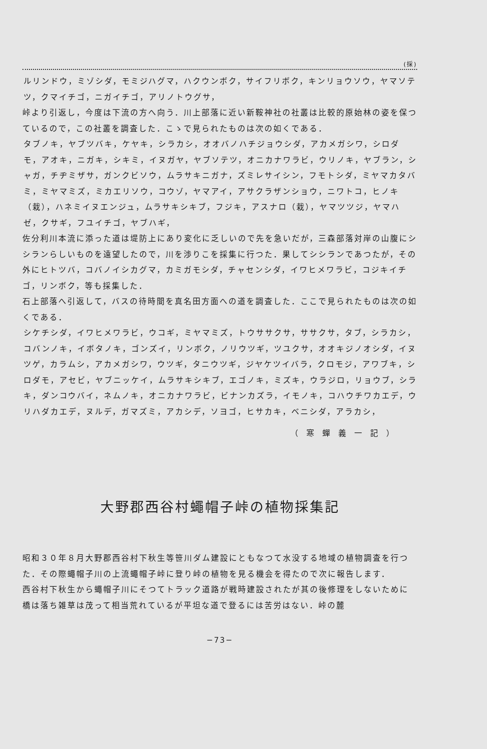(採)
ルリンドウ，ミゾシダ，モミジハグマ，ハクウンボク，サイフリボク，キンリョウソウ，ヤマソテツ，クマイチゴ，ニガイチゴ，アリノトウグサ，
峠より引返し，今度は下流の方へ向う．川上部落に近い新鞍神社の社叢は比較的原始林の姿を保つているので，この社叢を調査した．こゝで見られたものは次の如くである．
タブノキ，ヤブツバキ，ケヤキ，シラカシ，オオバノハチジョウシダ，アカメガシワ，シロダモ，アオキ，ニガキ，シキミ，イヌガヤ，ヤブソテツ，オニカナワラビ，ウリノキ，ヤブラン，シャガ，チヂミザサ，ガンクビソウ，ムラサキニガナ，ズミレサイシン，フモトシダ，ミヤマカタバミ，ミヤマミズ，ミカエリソウ，コウゾ，ヤマアイ，アサクラザンショウ，ニワトコ，ヒノキ（栽），ハネミイヌエンジュ，ムラサキシキブ，フジキ，アスナロ（栽），ヤマツツジ，ヤマハゼ，クサギ，フユイチゴ，ヤブハギ，
佐分利川本流に添った道は堤防上にあり変化に乏しいので先を急いだが，三森部落対岸の山腹にシシランらしいものを遠望したので，川を渉りこを採集に行つた．果してシシランであつたが，その外にヒトツバ，コバノイシカグマ，カミガモシダ，チャセンシダ，イワヒメワラビ，コジキイチゴ，リンボク，等も採集した．
石上部落へ引返して，バスの待時間を真名田方面への道を調査した．ここで見られたものは次の如くである．
シケチシダ，イワヒメワラビ，ウコギ，ミヤマミズ，トウササクサ，ササクサ，タブ，シラカシ，コバンノキ，イボタノキ，ゴンズイ，リンボク，ノリウツギ，ツユクサ，オオキジノオシダ，イヌツゲ，カラムシ，アカメガシワ，ウツギ，タニウツギ，ジヤケツイバラ，クロモジ，アワブキ，シロダモ，アセビ，ヤブニッケイ，ムラサキシキブ，エゴノキ，ミズキ，ウラジロ，リョウブ，シラキ，ダンコウバイ，ネムノキ，オニカナワラビ，ビナンカズラ，イモノキ，コハウチワカエデ，ウリハダカエデ，ヌルデ，ガマズミ，アカシデ，ソヨゴ，ヒサカキ，ベニシダ，アラカシ，
（寒蟬義一記）
大野郡西谷村蠅帽子峠の植物採集記
昭和３０年８月大野郡西谷村下秋生等笹川ダム建設にともなつて水没する地域の植物調査を行つた．その際蠅帽子川の上流蠅帽子峠に登り峠の植物を見る機会を得たので次に報告します．
西谷村下秋生から蠅帽子川にそつてトラック道路が戦時建設されたが其の後修理をしないために橋は落ち雑草は茂って相当荒れているが平坦な道で登るには苦労はない．峠の麓
−73−